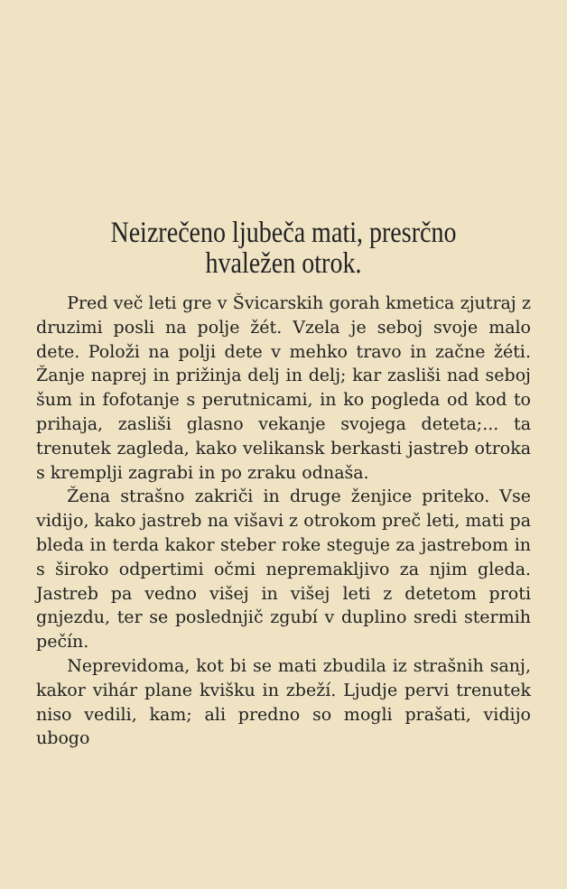Neizrečeno ljubeča mati, presrčno hvaležen otrok.
Pred več leti gre v Švicarskih gorah kmetica zjutraj z druzimi posli na polje žét. Vzela je seboj svoje malo dete. Položi na polji dete v mehko travo in začne žéti. Žanje naprej in prižinja delj in delj; kar zasliši nad seboj šum in fofotanje s perutnicami, in ko pogleda od kod to prihaja, zasliši glasno vekanje svojega deteta;... ta trenutek zagleda, kako velikansk berkasti jastreb otroka s kremplji zagrabi in po zraku odnaša.
Žena strašno zakriči in druge ženjice priteko. Vse vidijo, kako jastreb na višavi z otrokom preč leti, mati pa bleda in terda kakor steber roke steguje za jastrebom in s široko odpertimi očmi nepremakljivo za njim gleda. Jastreb pa vedno višej in višej leti z detetom proti gnjezdu, ter se poslednjič zgubí v duplino sredi stermih pečín.
Neprevidoma, kot bi se mati zbudila iz strašnih sanj, kakor vihár plane kvišku in zbeží. Ljudje pervi trenutek niso vedili, kam; ali predno so mogli prašati, vidijo ubogo